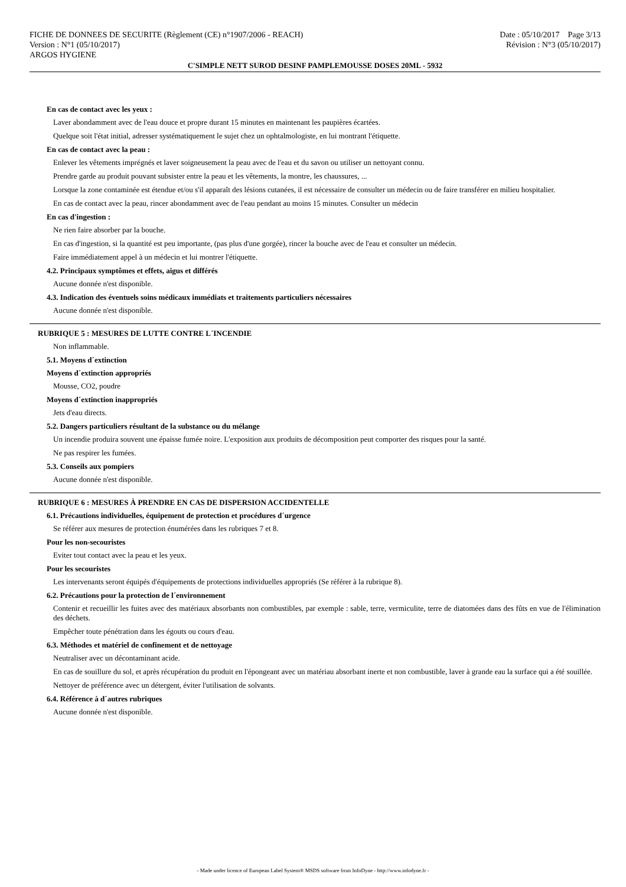FICHE DE DONNEES DE SECURITE (Règlement (CE) n°1907/2006 - REACH)
Version : N°1 (05/10/2017)
ARGOS HYGIENE
Date : 05/10/2017 Page 3/13
Révision : N°3 (05/10/2017)
C'SIMPLE NETT SUROD DESINF PAMPLEMOUSSE DOSES 20ML - 5932
En cas de contact avec les yeux :
Laver abondamment avec de l'eau douce et propre durant 15 minutes en maintenant les paupières écartées.
Quelque soit l'état initial, adresser systématiquement le sujet chez un ophtalmologiste, en lui montrant l'étiquette.
En cas de contact avec la peau :
Enlever les vêtements imprégnés et laver soigneusement la peau avec de l'eau et du savon ou utiliser un nettoyant connu.
Prendre garde au produit pouvant subsister entre la peau et les vêtements, la montre, les chaussures, ...
Lorsque la zone contaminée est étendue et/ou s'il apparaît des lésions cutanées, il est nécessaire de consulter un médecin ou de faire transférer en milieu hospitalier.
En cas de contact avec la peau, rincer abondamment avec de l'eau pendant au moins 15 minutes. Consulter un médecin
En cas d'ingestion :
Ne rien faire absorber par la bouche.
En cas d'ingestion, si la quantité est peu importante, (pas plus d'une gorgée), rincer la bouche avec de l'eau et consulter un médecin.
Faire immédiatement appel à un médecin et lui montrer l'étiquette.
4.2. Principaux symptômes et effets, aigus et différés
Aucune donnée n'est disponible.
4.3. Indication des éventuels soins médicaux immédiats et traitements particuliers nécessaires
Aucune donnée n'est disponible.
RUBRIQUE 5 : MESURES DE LUTTE CONTRE L´INCENDIE
Non inflammable.
5.1. Moyens d´extinction
Moyens d´extinction appropriés
Mousse, CO2, poudre
Moyens d´extinction inappropriés
Jets d'eau directs.
5.2. Dangers particuliers résultant de la substance ou du mélange
Un incendie produira souvent une épaisse fumée noire. L'exposition aux produits de décomposition peut comporter des risques pour la santé.
Ne pas respirer les fumées.
5.3. Conseils aux pompiers
Aucune donnée n'est disponible.
RUBRIQUE 6 : MESURES À PRENDRE EN CAS DE DISPERSION ACCIDENTELLE
6.1. Précautions individuelles, équipement de protection et procédures d´urgence
Se référer aux mesures de protection énumérées dans les rubriques 7 et 8.
Pour les non-secouristes
Eviter tout contact avec la peau et les yeux.
Pour les secouristes
Les intervenants seront équipés d'équipements de protections individuelles appropriés (Se référer à la rubrique 8).
6.2. Précautions pour la protection de l´environnement
Contenir et recueillir les fuites avec des matériaux absorbants non combustibles, par exemple : sable, terre, vermiculite, terre de diatomées dans des fûts en vue de l'élimination des déchets.
Empêcher toute pénétration dans les égouts ou cours d'eau.
6.3. Méthodes et matériel de confinement et de nettoyage
Neutraliser avec un décontaminant acide.
En cas de souillure du sol, et après récupération du produit en l'épongeant avec un matériau absorbant inerte et non combustible, laver à grande eau la surface qui a été souillée.
Nettoyer de préférence avec un détergent, éviter l'utilisation de solvants.
6.4. Référence à d´autres rubriques
Aucune donnée n'est disponible.
- Made under licence of European Label System® MSDS software from InfoDyne - http://www.infodyne.fr -